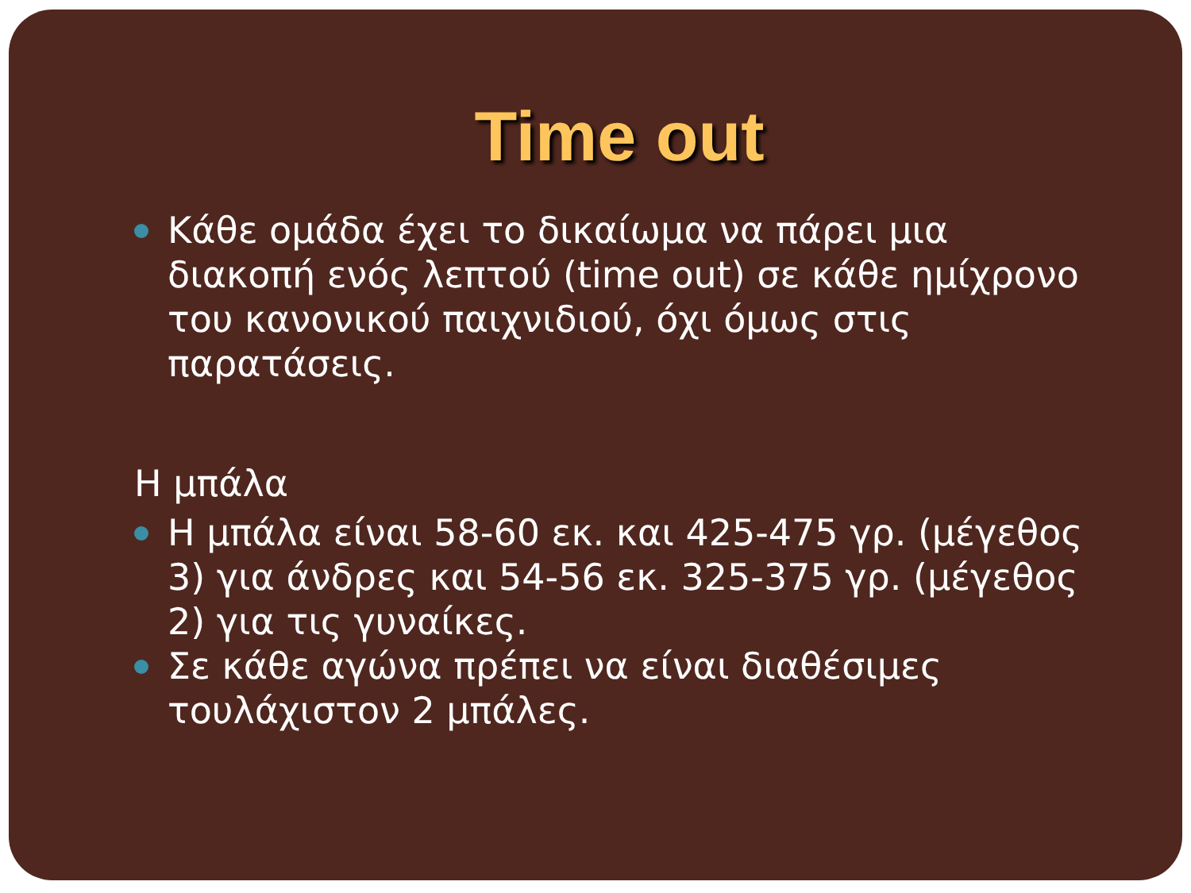Time out
Κάθε ομάδα έχει το δικαίωμα να πάρει μια διακοπή ενός λεπτού (time out) σε κάθε ημίχρονο του κανονικού παιχνιδιού, όχι όμως στις παρατάσεις.
Η μπάλα
Η μπάλα είναι 58-60 εκ. και 425-475 γρ. (μέγεθος 3) για άνδρες και 54-56 εκ. 325-375 γρ. (μέγεθος 2) για τις γυναίκες.
Σε κάθε αγώνα πρέπει να είναι διαθέσιμες τουλάχιστον 2 μπάλες.